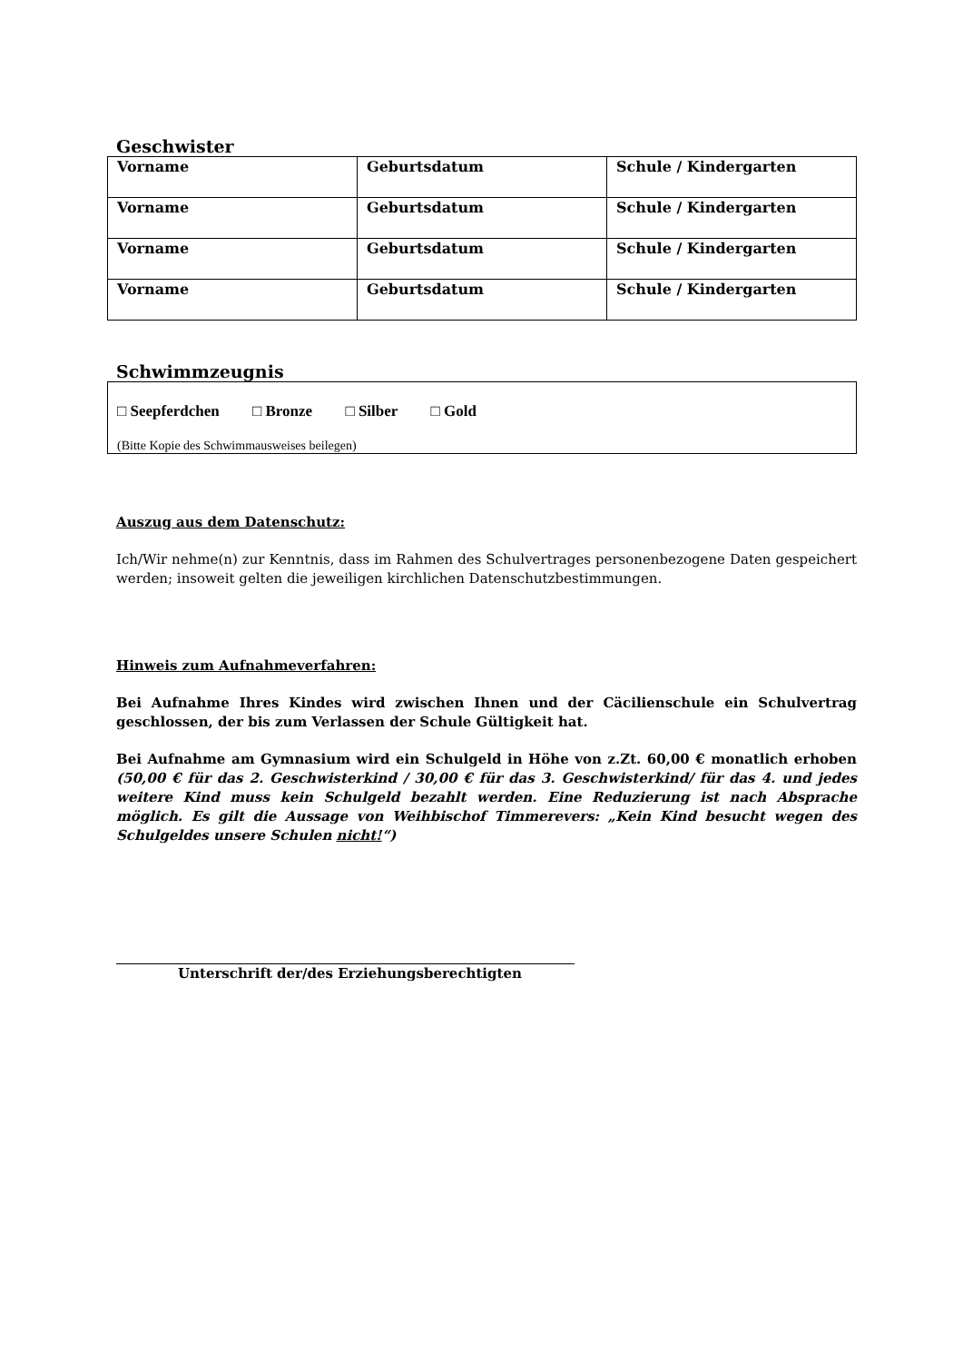Geschwister
| Vorname | Geburtsdatum | Schule / Kindergarten |
| Vorname | Geburtsdatum | Schule / Kindergarten |
| Vorname | Geburtsdatum | Schule / Kindergarten |
| Vorname | Geburtsdatum | Schule / Kindergarten |
Schwimmzeugnis
□ Seepferdchen □ Bronze □ Silber □ Gold
(Bitte Kopie des Schwimmausweises beilegen)
Auszug aus dem Datenschutz:
Ich/Wir nehme(n) zur Kenntnis, dass im Rahmen des Schulvertrages personenbezogene Daten gespeichert werden; insoweit gelten die jeweiligen kirchlichen Datenschutzbestimmungen.
Hinweis zum Aufnahmeverfahren:
Bei Aufnahme Ihres Kindes wird zwischen Ihnen und der Cäcilienschule ein Schulvertrag geschlossen, der bis zum Verlassen der Schule Gültigkeit hat.
Bei Aufnahme am Gymnasium wird ein Schulgeld in Höhe von z.Zt. 60,00 € monatlich erhoben (50,00 € für das 2. Geschwisterkind / 30,00 € für das 3. Geschwisterkind/ für das 4. und jedes weitere Kind muss kein Schulgeld bezahlt werden. Eine Reduzierung ist nach Absprache möglich. Es gilt die Aussage von Weihbischof Timmerevers: „Kein Kind besucht wegen des Schulgeldes unsere Schulen nicht!“)
Unterschrift der/des Erziehungsberechtigten